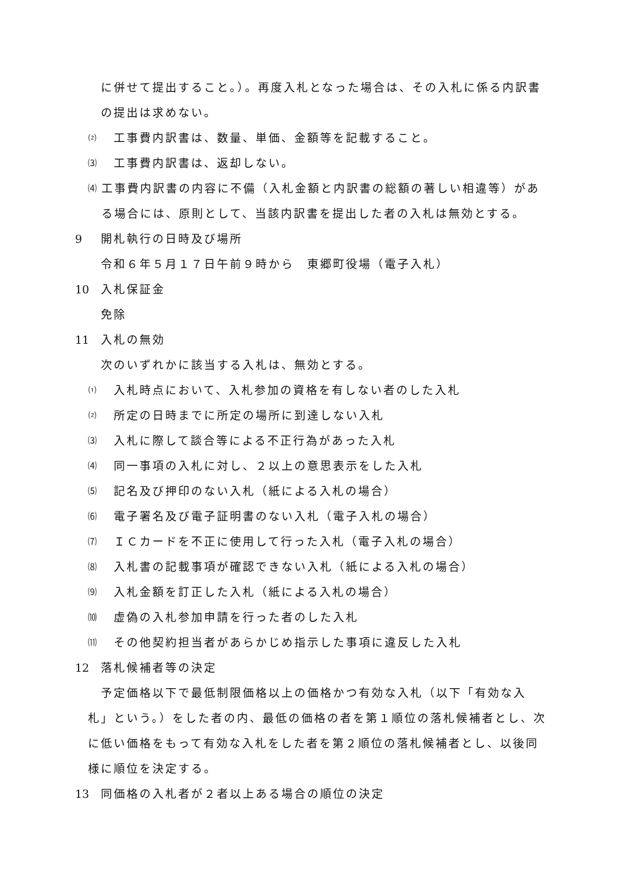に併せて提出すること。）。再度入札となった場合は、その入札に係る内訳書の提出は求めない。
⑵ 工事費内訳書は、数量、単価、金額等を記載すること。
⑶ 工事費内訳書は、返却しない。
⑷ 工事費内訳書の内容に不備（入札金額と内訳書の総額の著しい相違等）がある場合には、原則として、当該内訳書を提出した者の入札は無効とする。
9 開札執行の日時及び場所
令和６年５月１７日午前９時から　東郷町役場（電子入札）
10 入札保証金
免除
11 入札の無効
次のいずれかに該当する入札は、無効とする。
⑴ 入札時点において、入札参加の資格を有しない者のした入札
⑵ 所定の日時までに所定の場所に到達しない入札
⑶ 入札に際して談合等による不正行為があった入札
⑷ 同一事項の入札に対し、２以上の意思表示をした入札
⑸ 記名及び押印のない入札（紙による入札の場合）
⑹ 電子署名及び電子証明書のない入札（電子入札の場合）
⑺ ＩＣカードを不正に使用して行った入札（電子入札の場合）
⑻ 入札書の記載事項が確認できない入札（紙による入札の場合）
⑼ 入札金額を訂正した入札（紙による入札の場合）
⑽ 虚偽の入札参加申請を行った者のした入札
⑾ その他契約担当者があらかじめ指示した事項に違反した入札
12 落札候補者等の決定
　予定価格以下で最低制限価格以上の価格かつ有効な入札（以下「有効な入札」という。）をした者の内、最低の価格の者を第１順位の落札候補者とし、次に低い価格をもって有効な入札をした者を第２順位の落札候補者とし、以後同様に順位を決定する。
13 同価格の入札者が２者以上ある場合の順位の決定